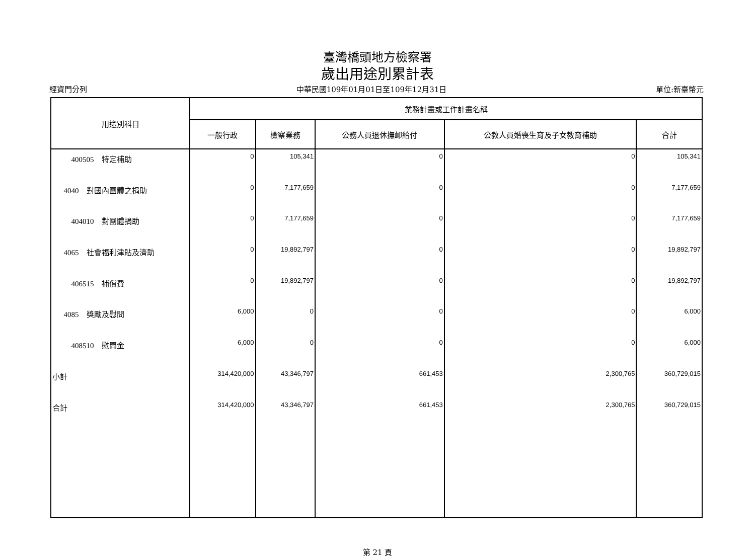臺灣橋頭地方檢察署
歲出用途別累計表
經資門分列 中華民國109年01月01日至109年12月31日 單位:新臺幣元
| 用途別科目 | 業務計畫或工作計畫名稱 | | | | |
| --- | --- | --- | --- | --- | --- |
| | 一般行政 | 檢察業務 | 公務人員退休撫卹給付 | 公教人員婚喪生育及子女教育補助 | 合計 |
| 400505 特定補助 | 0 | 105,341 | 0 | 0 | 105,341 |
| 4040 對國內團體之捐助 | 0 | 7,177,659 | 0 | 0 | 7,177,659 |
| 404010 對團體捐助 | 0 | 7,177,659 | 0 | 0 | 7,177,659 |
| 4065 社會福利津貼及濟助 | 0 | 19,892,797 | 0 | 0 | 19,892,797 |
| 406515 補償費 | 0 | 19,892,797 | 0 | 0 | 19,892,797 |
| 4085 獎勵及慰問 | 6,000 | 0 | 0 | 0 | 6,000 |
| 408510 慰問金 | 6,000 | 0 | 0 | 0 | 6,000 |
| 小計 | 314,420,000 | 43,346,797 | 661,453 | 2,300,765 | 360,729,015 |
| 合計 | 314,420,000 | 43,346,797 | 661,453 | 2,300,765 | 360,729,015 |
第 21 頁